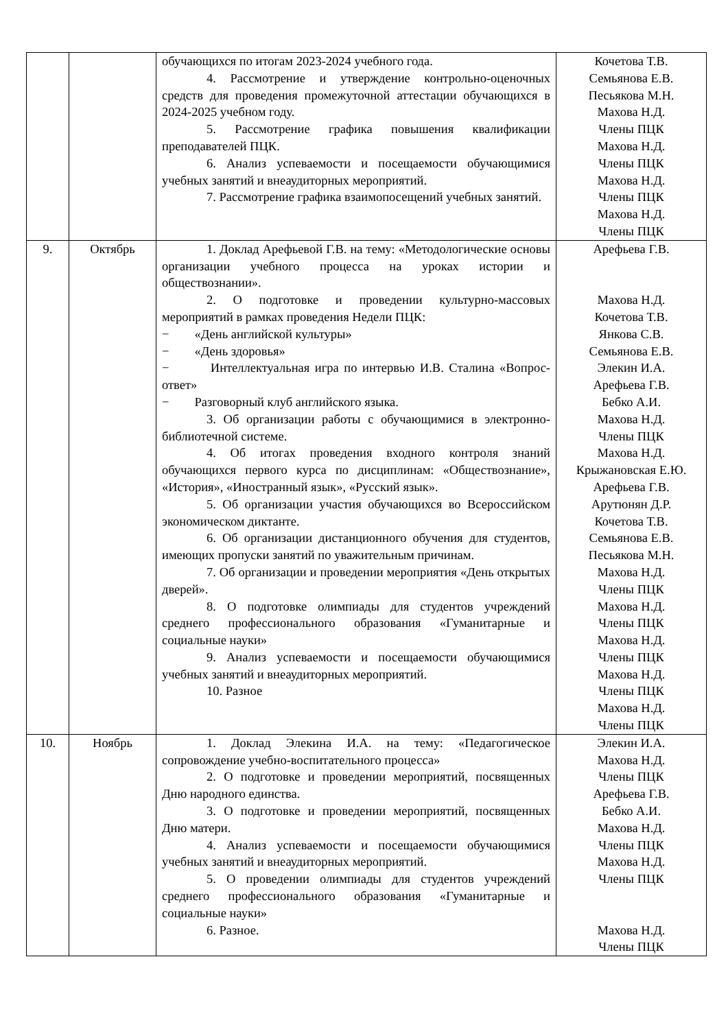| | | обучающихся по итогам 2023-2024 учебного года. 4. Рассмотрение и утверждение контрольно-оценочных средств для проведения промежуточной аттестации обучающихся в 2024-2025 учебном году. 5. Рассмотрение графика повышения квалификации преподавателей ПЦК. 6. Анализ успеваемости и посещаемости обучающимися учебных занятий и внеаудиторных мероприятий. 7. Рассмотрение графика взаимопосещений учебных занятий. | Кочетова Т.В. Семьянова Е.В. Песьякова М.Н. Махова Н.Д. Члены ПЦК Махова Н.Д. Члены ПЦК Махова Н.Д. Члены ПЦК Махова Н.Д. Члены ПЦК |
| 9. | Октябрь | 1. Доклад Арефьевой Г.В. на тему: «Методологические основы организации учебного процесса на уроках истории и обществознании». 2. О подготовке и проведении культурно-массовых мероприятий в рамках проведения Недели ПЦК: − «День английской культуры» − «День здоровья» − Интеллектуальная игра по интервью И.В. Сталина «Вопрос-ответ» − Разговорный клуб английского языка. 3. Об организации работы с обучающимися в электронно-библиотечной системе. 4. Об итогах проведения входного контроля знаний обучающихся первого курса по дисциплинам: «Обществознание», «История», «Иностранный язык», «Русский язык». 5. Об организации участия обучающихся во Всероссийском экономическом диктанте. 6. Об организации дистанционного обучения для студентов, имеющих пропуски занятий по уважительным причинам. 7. Об организации и проведении мероприятия «День открытых дверей». 8. О подготовке олимпиады для студентов учреждений среднего профессионального образования «Гуманитарные и социальные науки» 9. Анализ успеваемости и посещаемости обучающимися учебных занятий и внеаудиторных мероприятий. 10. Разное | Арефьева Г.В. Махова Н.Д. Кочетова Т.В. Янкова С.В. Семьянова Е.В. Элекин И.А. Арефьева Г.В. Бебко А.И. Махова Н.Д. Члены ПЦК Махова Н.Д. Крыжановская Е.Ю. Арефьева Г.В. Арутюнян Д.Р. Кочетова Т.В. Семьянова Е.В. Песьякова М.Н. Махова Н.Д. Члены ПЦК Махова Н.Д. Члены ПЦК Махова Н.Д. Члены ПЦК Махова Н.Д. Члены ПЦК Махова Н.Д. Члены ПЦК |
| 10. | Ноябрь | 1. Доклад Элекина И.А. на тему: «Педагогическое сопровождение учебно-воспитательного процесса» 2. О подготовке и проведении мероприятий, посвященных Дню народного единства. 3. О подготовке и проведении мероприятий, посвященных Дню матери. 4. Анализ успеваемости и посещаемости обучающимися учебных занятий и внеаудиторных мероприятий. 5. О проведении олимпиады для студентов учреждений среднего профессионального образования «Гуманитарные и социальные науки» 6. Разное. | Элекин И.А. Махова Н.Д. Члены ПЦК Арефьева Г.В. Бебко А.И. Махова Н.Д. Члены ПЦК Махова Н.Д. Члены ПЦК Махова Н.Д. Члены ПЦК |